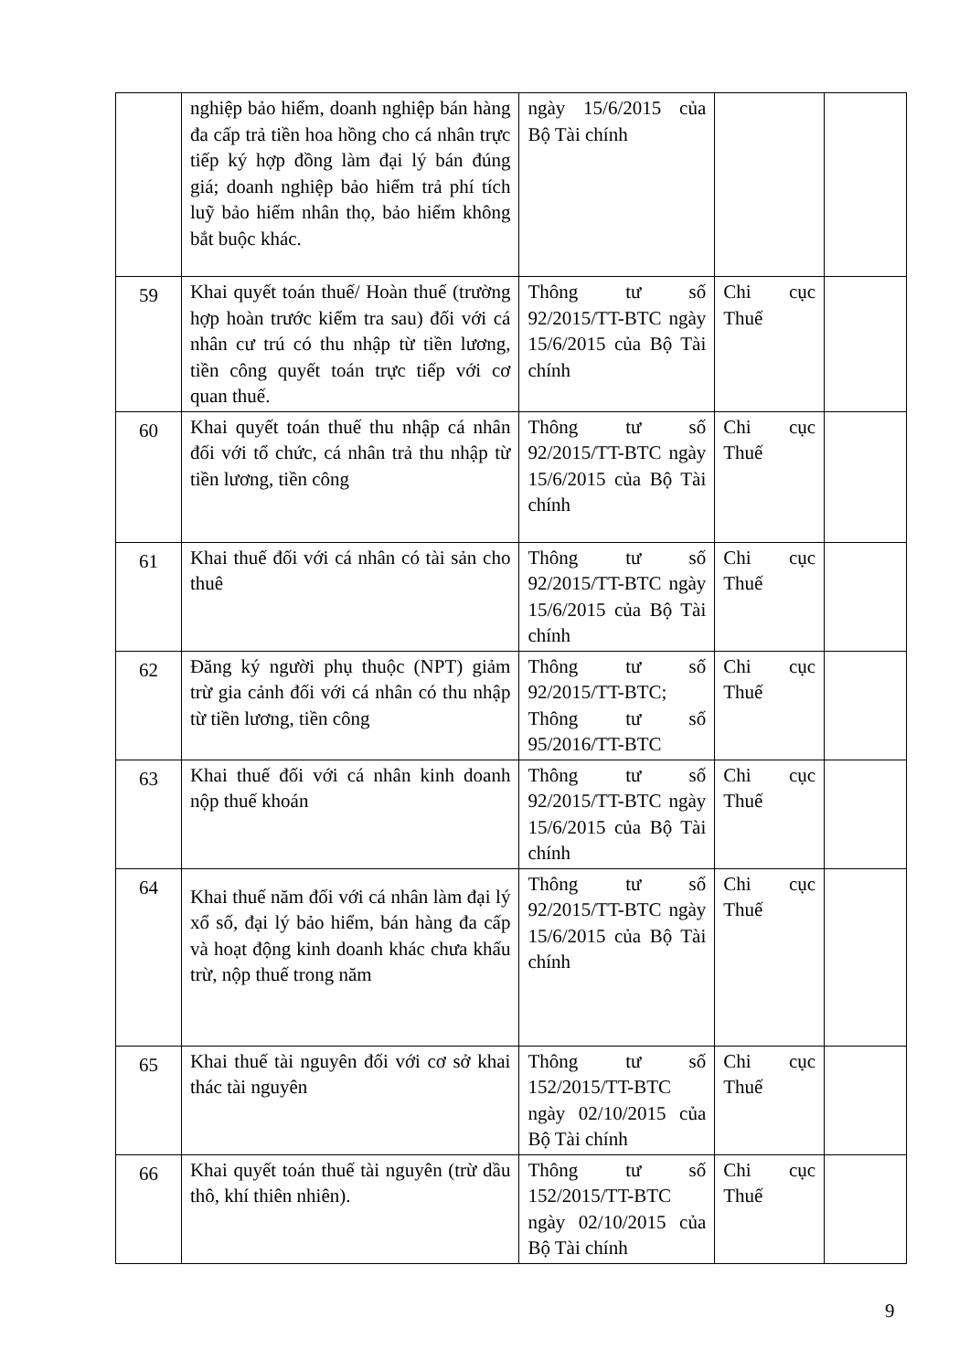| | nghiệp bảo hiểm, doanh nghiệp bán hàng đa cấp trả tiền hoa hồng cho cá nhân trực tiếp ký hợp đồng làm đại lý bán đúng giá; doanh nghiệp bảo hiểm trả phí tích luỹ bảo hiểm nhân thọ, bảo hiểm không bắt buộc khác. | ngày 15/6/2015 của Bộ Tài chính | | |
| 59 | Khai quyết toán thuế/ Hoàn thuế (trường hợp hoàn trước kiểm tra sau) đối với cá nhân cư trú có thu nhập từ tiền lương, tiền công quyết toán trực tiếp với cơ quan thuế. | Thông tư số 92/2015/TT-BTC ngày 15/6/2015 của Bộ Tài chính | Chi cục Thuế | |
| 60 | Khai quyết toán thuế thu nhập cá nhân đối với tổ chức, cá nhân trả thu nhập từ tiền lương, tiền công | Thông tư số 92/2015/TT-BTC ngày 15/6/2015 của Bộ Tài chính | Chi cục Thuế | |
| 61 | Khai thuế đối với cá nhân có tài sản cho thuê | Thông tư số 92/2015/TT-BTC ngày 15/6/2015 của Bộ Tài chính | Chi cục Thuế | |
| 62 | Đăng ký người phụ thuộc (NPT) giảm trừ gia cảnh đối với cá nhân có thu nhập từ tiền lương, tiền công | Thông tư số 92/2015/TT-BTC; Thông tư số 95/2016/TT-BTC | Chi cục Thuế | |
| 63 | Khai thuế đối với cá nhân kinh doanh nộp thuế khoán | Thông tư số 92/2015/TT-BTC ngày 15/6/2015 của Bộ Tài chính | Chi cục Thuế | |
| 64 | Khai thuế năm đối với cá nhân làm đại lý xổ số, đại lý bảo hiểm, bán hàng đa cấp và hoạt động kinh doanh khác chưa khấu trừ, nộp thuế trong năm | Thông tư số 92/2015/TT-BTC ngày 15/6/2015 của Bộ Tài chính | Chi cục Thuế | |
| 65 | Khai thuế tài nguyên đối với cơ sở khai thác tài nguyên | Thông tư số 152/2015/TT-BTC ngày 02/10/2015 của Bộ Tài chính | Chi cục Thuế | |
| 66 | Khai quyết toán thuế tài nguyên (trừ dầu thô, khí thiên nhiên). | Thông tư số 152/2015/TT-BTC ngày 02/10/2015 của Bộ Tài chính | Chi cục Thuế | |
9